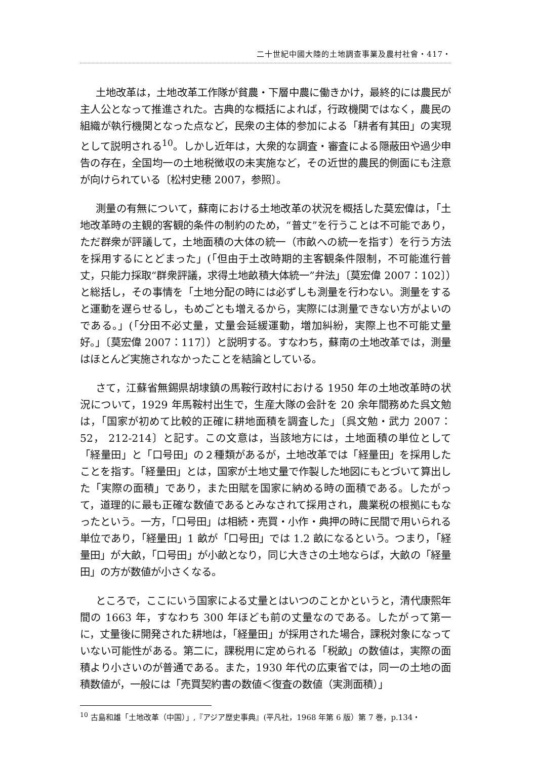二十世紀中國大陸的土地調查事業及農村社會・417・
土地改革は，土地改革工作隊が貧農・下層中農に働きかけ，最終的には農民が主人公となって推進された。古典的な概括によれば，行政機関ではなく，農民の組織が執行機関となった点など，民衆の主体的参加による「耕者有其田」の実現として説明される<sup>10</sup>。しかし近年は，大衆的な調査・審査による隠蔽田や過少申告の存在，全国均一の土地税徴収の未実施など，その近世的農民的側面にも注意が向けられている〔松村史穂 2007，参照〕。
測量の有無について，蘇南における土地改革の状況を概括した莫宏偉は，「土地改革時の主観的客観的条件の制約のため，“普丈”を行うことは不可能であり，ただ群衆が評議して，土地面積の大体の統一（市畝への統一を指す）を行う方法を採用するにとどまった」(「但由于土改時期的主客観条件限制，不可能進行普丈，只能力採取“群衆評議，求得土地畝積大体統一”弁法」〔莫宏偉 2007：102〕）と総括し，その事情を「土地分配の時には必ずしも測量を行わない。測量をすると運動を遅らせるし，もめごとも増えるから，実際には測量できない方がよいのである。」(「分田不必丈量，丈量会延緩運動，増加糾紛，実際上也不可能丈量好。」〔莫宏偉 2007：117〕）と説明する。すなわち，蘇南の土地改革では，測量はほとんど実施されなかったことを結論としている。
さて，江蘇省無錫県胡埭鎮の馬鞍行政村における 1950 年の土地改革時の状況について，1929 年馬鞍村出生で，生産大隊の会計を 20 余年間務めた呉文勉は，「国家が初めて比較的正確に耕地面積を調査した」〔呉文勉・武力 2007：52， 212-214〕と記す。この文意は，当該地方には，土地面積の単位として「経量田」と「口号田」の２種類があるが，土地改革では「経量田」を採用したことを指す。「経量田」とは，国家が土地丈量で作製した地図にもとづいて算出した「実際の面積」であり，また田賦を国家に納める時の面積である。したがって，道理的に最も正確な数値であるとみなされて採用され，農業税の根拠にもなったという。一方，「口号田」は相続・売買・小作・典押の時に民間で用いられる単位であり，「経量田」1 畝が「口号田」では 1.2 畝になるという。つまり，「経量田」が大畝，「口号田」が小畝となり，同じ大きさの土地ならば，大畝の「経量田」の方が数値が小さくなる。
ところで，ここにいう国家による丈量とはいつのことかというと，清代康熙年間の 1663 年，すなわち 300 年ほども前の丈量なのである。したがって第一に，丈量後に開発された耕地は，「経量田」が採用された場合，課税対象になっていない可能性がある。第二に，課税用に定められる「税畝」の数値は，実際の面積より小さいのが普通である。また，1930 年代の広東省では，同一の土地の面積数値が，一般には「売買契約書の数値＜復査の数値（実測面積）」
<sup>10</sup> 古島和雄「土地改革（中国）」,『アジア歴史事典』(平凡社，1968 年第 6 版）第 7 巻，p.134・